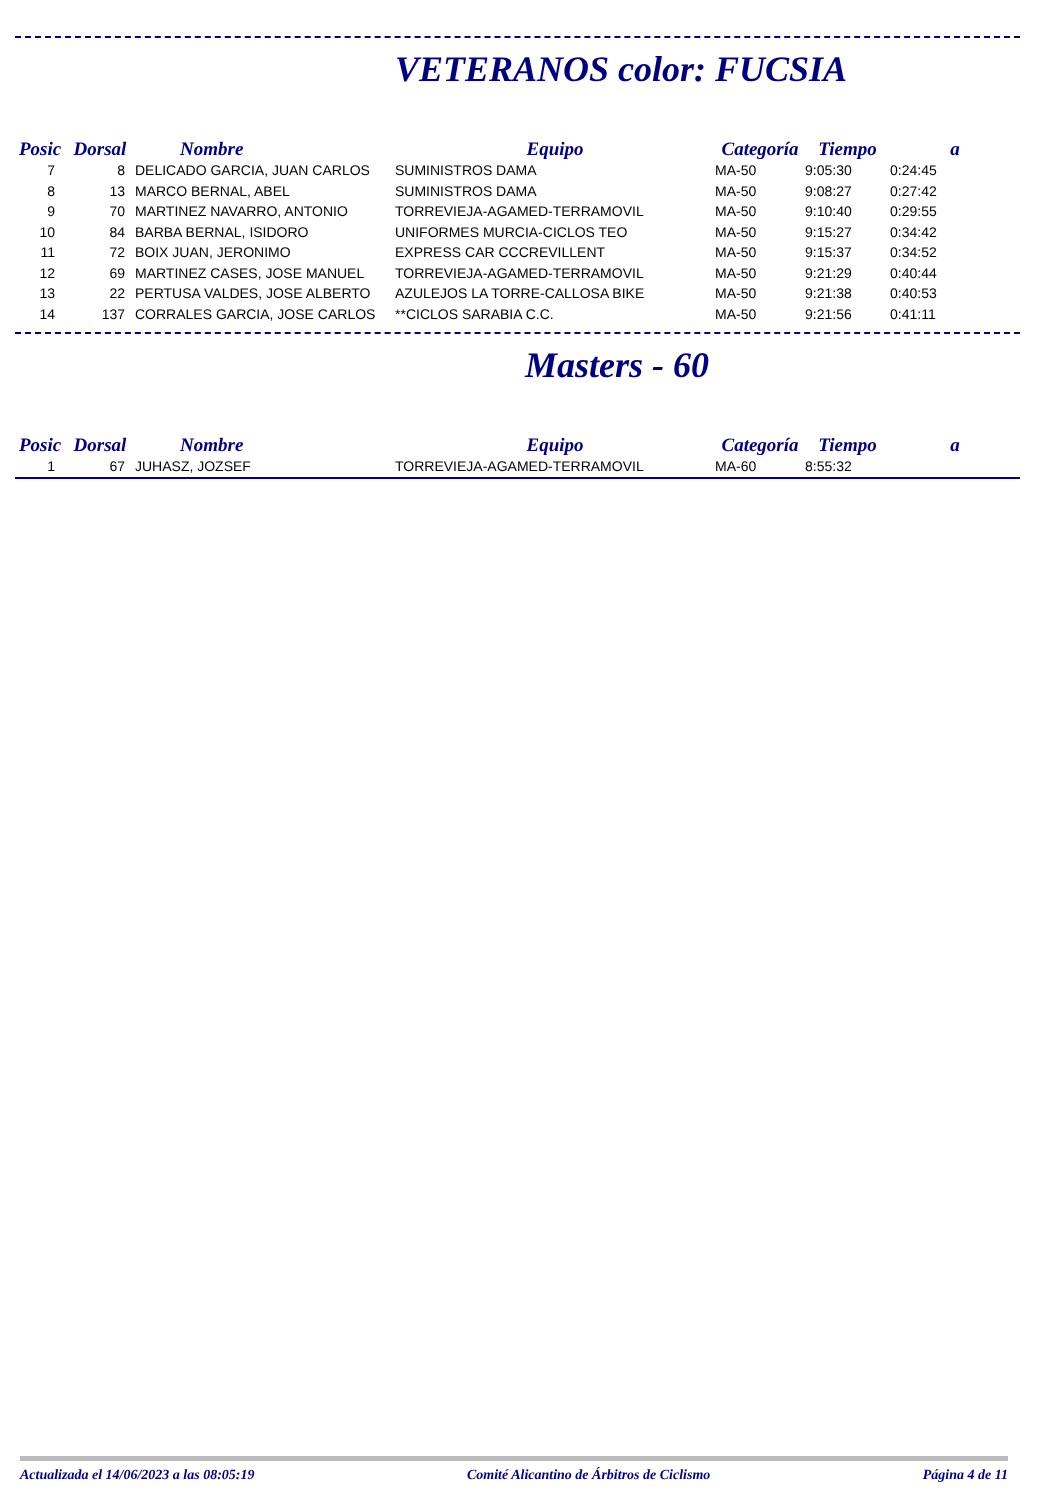VETERANOS color: FUCSIA
| Posic | Dorsal | Nombre | Equipo | Categoría | Tiempo | a |
| --- | --- | --- | --- | --- | --- | --- |
| 7 | 8 | DELICADO GARCIA, JUAN CARLOS | SUMINISTROS DAMA | MA-50 | 9:05:30 | 0:24:45 |
| 8 | 13 | MARCO BERNAL, ABEL | SUMINISTROS DAMA | MA-50 | 9:08:27 | 0:27:42 |
| 9 | 70 | MARTINEZ NAVARRO, ANTONIO | TORREVIEJA-AGAMED-TERRAMOVIL | MA-50 | 9:10:40 | 0:29:55 |
| 10 | 84 | BARBA BERNAL, ISIDORO | UNIFORMES MURCIA-CICLOS TEO | MA-50 | 9:15:27 | 0:34:42 |
| 11 | 72 | BOIX JUAN, JERONIMO | EXPRESS CAR CCCREVILLENT | MA-50 | 9:15:37 | 0:34:52 |
| 12 | 69 | MARTINEZ CASES, JOSE MANUEL | TORREVIEJA-AGAMED-TERRAMOVIL | MA-50 | 9:21:29 | 0:40:44 |
| 13 | 22 | PERTUSA VALDES, JOSE ALBERTO | AZULEJOS LA TORRE-CALLOSA BIKE | MA-50 | 9:21:38 | 0:40:53 |
| 14 | 137 | CORRALES GARCIA, JOSE CARLOS | **CICLOS SARABIA C.C. | MA-50 | 9:21:56 | 0:41:11 |
Masters - 60
| Posic | Dorsal | Nombre | Equipo | Categoría | Tiempo | a |
| --- | --- | --- | --- | --- | --- | --- |
| 1 | 67 | JUHASZ, JOZSEF | TORREVIEJA-AGAMED-TERRAMOVIL | MA-60 | 8:55:32 | |
Actualizada el 14/06/2023 a las 08:05:19 Comité Alicantino de Árbitros de Ciclismo Página 4 de 11